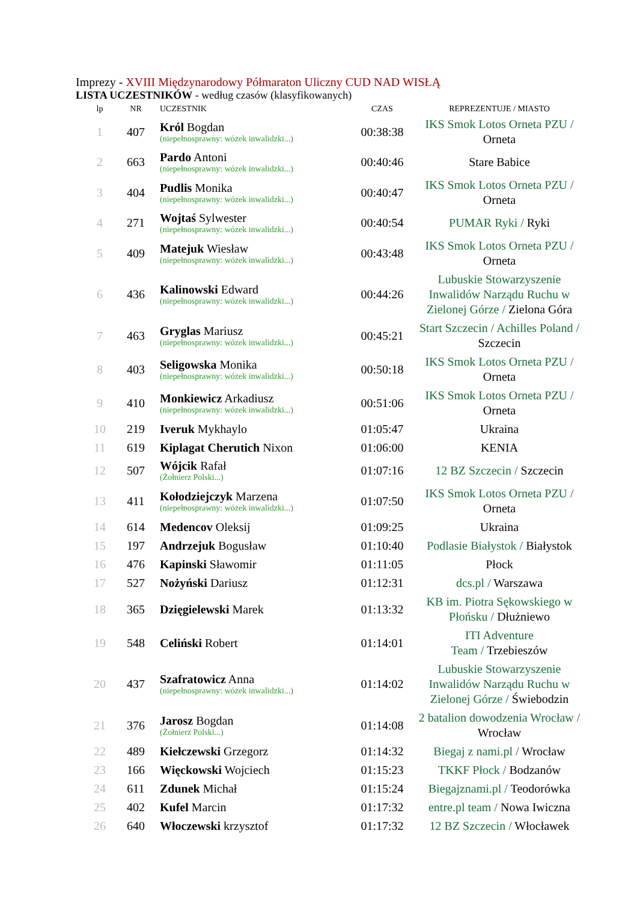Imprezy - XVIII Międzynarodowy Półmaraton Uliczny CUD NAD WISŁĄ
LISTA UCZESTNIKÓW - według czasów (klasyfikowanych)
| lp | NR | UCZESTNIK | CZAS | REPREZENTUJE / MIASTO |
| --- | --- | --- | --- | --- |
| 1 | 407 | Król Bogdan (niepełnosprawny: wózek inwalidzki...) | 00:38:38 | IKS Smok Lotos Orneta PZU / Orneta |
| 2 | 663 | Pardo Antoni (niepełnosprawny: wózek inwalidzki...) | 00:40:46 | Stare Babice |
| 3 | 404 | Pudlis Monika (niepełnosprawny: wózek inwalidzki...) | 00:40:47 | IKS Smok Lotos Orneta PZU / Orneta |
| 4 | 271 | Wojtaś Sylwester (niepełnosprawny: wózek inwalidzki...) | 00:40:54 | PUMAR Ryki / Ryki |
| 5 | 409 | Matejuk Wiesław (niepełnosprawny: wózek inwalidzki...) | 00:43:48 | IKS Smok Lotos Orneta PZU / Orneta |
| 6 | 436 | Kalinowski Edward (niepełnosprawny: wózek inwalidzki...) | 00:44:26 | Lubuskie Stowarzyszenie Inwalidów Narządu Ruchu w Zielonej Górze / Zielona Góra |
| 7 | 463 | Gryglas Mariusz (niepełnosprawny: wózek inwalidzki...) | 00:45:21 | Start Szczecin / Achilles Poland / Szczecin |
| 8 | 403 | Seligowska Monika (niepełnosprawny: wózek inwalidzki...) | 00:50:18 | IKS Smok Lotos Orneta PZU / Orneta |
| 9 | 410 | Monkiewicz Arkadiusz (niepełnosprawny: wózek inwalidzki...) | 00:51:06 | IKS Smok Lotos Orneta PZU / Orneta |
| 10 | 219 | Iveruk Mykhaylo | 01:05:47 | Ukraina |
| 11 | 619 | Kiplagat Cherutich Nixon | 01:06:00 | KENIA |
| 12 | 507 | Wójcik Rafał (Żołnierz Polski...) | 01:07:16 | 12 BZ Szczecin / Szczecin |
| 13 | 411 | Kołodziejczyk Marzena (niepełnosprawny: wózek inwalidzki...) | 01:07:50 | IKS Smok Lotos Orneta PZU / Orneta |
| 14 | 614 | Medencov Oleksij | 01:09:25 | Ukraina |
| 15 | 197 | Andrzejuk Bogusław | 01:10:40 | Podlasie Białystok / Białystok |
| 16 | 476 | Kapinski Sławomir | 01:11:05 | Płock |
| 17 | 527 | Nożyński Dariusz | 01:12:31 | dcs.pl / Warszawa |
| 18 | 365 | Dzięgielewski Marek | 01:13:32 | KB im. Piotra Sękowskiego w Płońsku / Dłużniewo |
| 19 | 548 | Celiński Robert | 01:14:01 | ITI Adventure Team / Trzebieszów |
| 20 | 437 | Szafratowicz Anna (niepełnosprawny: wózek inwalidzki...) | 01:14:02 | Lubuskie Stowarzyszenie Inwalidów Narządu Ruchu w Zielonej Górze / Świebodzin |
| 21 | 376 | Jarosz Bogdan (Żołnierz Polski...) | 01:14:08 | 2 batalion dowodzenia Wrocław / Wrocław |
| 22 | 489 | Kiełczewski Grzegorz | 01:14:32 | Biegaj z nami.pl / Wrocław |
| 23 | 166 | Więckowski Wojciech | 01:15:23 | TKKF Płock / Bodzanów |
| 24 | 611 | Zdunek Michał | 01:15:24 | Biegajznami.pl / Teodorówka |
| 25 | 402 | Kufel Marcin | 01:17:32 | entre.pl team / Nowa Iwiczna |
| 26 | 640 | Włoczewski krzysztof | 01:17:32 | 12 BZ Szczecin / Włocławek |